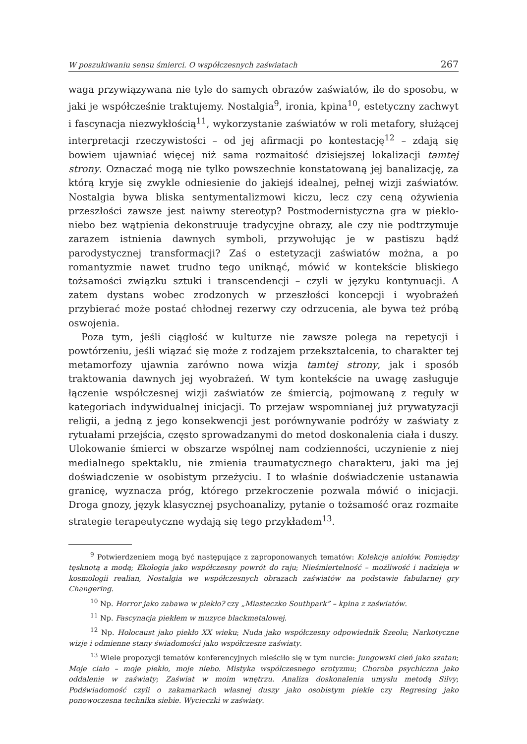W poszukiwaniu sensu śmierci. O współczesnych zaświatach 267
waga przywiązywana nie tyle do samych obrazów zaświatów, ile do sposobu, w jaki je współcześnie traktujemy. Nostalgia<sup>9</sup>, ironia, kpina<sup>10</sup>, estetyczny zachwyt i fascynacja niezwykłością<sup>11</sup>, wykorzystanie zaświatów w roli metafory, służącej interpretacji rzeczywistości – od jej afirmacji po kontestację<sup>12</sup> – zdają się bowiem ujawniać więcej niż sama rozmaitość dzisiejszej lokalizacji tamtej strony. Oznaczać mogą nie tylko powszechnie konstatowaną jej banalizację, za którą kryje się zwykle odniesienie do jakiejś idealnej, pełnej wizji zaświatów. Nostalgia bywa bliska sentymentalizmowi kiczu, lecz czy ceną ożywienia przeszłości zawsze jest naiwny stereotyp? Postmodernistyczna gra w piekło-niebo bez wątpienia dekonstruuje tradycyjne obrazy, ale czy nie podtrzymuje zarazem istnienia dawnych symboli, przywołując je w pastiszu bądź parodystycznej transformacji? Zaś o estetyzacji zaświatów można, a po romantyzmie nawet trudno tego uniknąć, mówić w kontekście bliskiego tożsamości związku sztuki i transcendencji – czyli w języku kontynuacji. A zatem dystans wobec zrodzonych w przeszłości koncepcji i wyobrażeń przybierać może postać chłodnej rezerwy czy odrzucenia, ale bywa też próbą oswojenia.
Poza tym, jeśli ciągłość w kulturze nie zawsze polega na repetycji i powtórzeniu, jeśli wiązać się może z rodzajem przekształcenia, to charakter tej metamorfozy ujawnia zarówno nowa wizja tamtej strony, jak i sposób traktowania dawnych jej wyobrażeń. W tym kontekście na uwagę zasługuje łączenie współczesnej wizji zaświatów ze śmiercią, pojmowaną z reguły w kategoriach indywidualnej inicjacji. To przejaw wspomnianej już prywatyzacji religii, a jedną z jego konsekwencji jest porównywanie podróży w zaświaty z rytuałami przejścia, często sprowadzanymi do metod doskonalenia ciała i duszy. Ulokowanie śmierci w obszarze wspólnej nam codzienności, uczynienie z niej medialnego spektaklu, nie zmienia traumatycznego charakteru, jaki ma jej doświadczenie w osobistym przeżyciu. I to właśnie doświadczenie ustanawia granicę, wyznacza próg, którego przekroczenie pozwala mówić o inicjacji. Droga gnozy, język klasycznej psychoanalizy, pytanie o tożsamość oraz rozmaite strategie terapeutyczne wydają się tego przykładem<sup>13</sup>.
<sup>9</sup> Potwierdzeniem mogą być następujące z zaproponowanych tematów: Kolekcje aniołów. Pomiędzy tęsknotą a modą; Ekologia jako współczesny powrót do raju; Nieśmiertelność – możliwość i nadzieja w kosmologii realian, Nostalgia we współczesnych obrazach zaświatów na podstawie fabularnej gry Changering.
<sup>10</sup> Np. Horror jako zabawa w piekło? czy „Miasteczko Southpark” – kpina z zaświatów.
<sup>11</sup> Np. Fascynacja piekłem w muzyce blackmetalowej.
<sup>12</sup> Np. Holocaust jako piekło XX wieku; Nuda jako współczesny odpowiednik Szeolu; Narkotyczne wizje i odmienne stany świadomości jako współczesne zaświaty.
<sup>13</sup> Wiele propozycji tematów konferencyjnych mieściło się w tym nurcie: Jungowski cień jako szatan; Moje ciało – moje piekło, moje niebo. Mistyka współczesnego erotyzmu; Choroba psychiczna jako oddalenie w zaświaty; Zaświat w moim wnętrzu. Analiza doskonalenia umysłu metodą Silvy; Podświadomość czyli o zakamarkach własnej duszy jako osobistym piekle czy Regresing jako ponowoczesna technika siebie. Wycieczki w zaświaty.